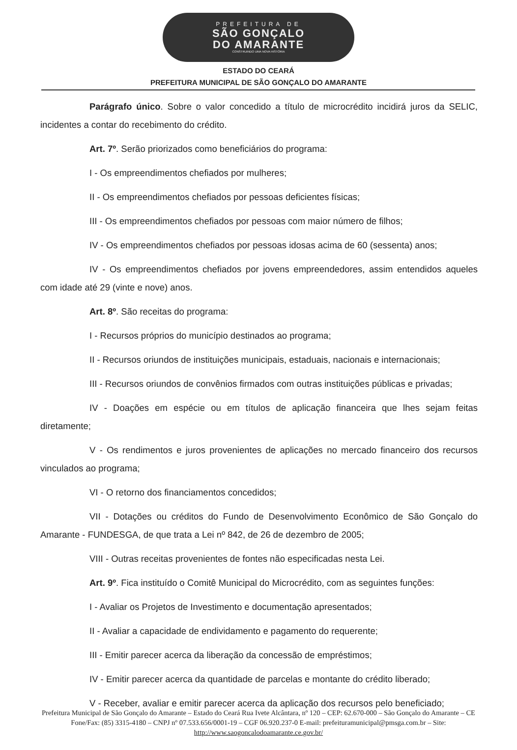PREFEITURA DE
SÃO GONÇALO
DO AMARANTE
CONSTRUINDO UMA NOVA HISTÓRIA
ESTADO DO CEARÁ
PREFEITURA MUNICIPAL DE SÃO GONÇALO DO AMARANTE
Parágrafo único. Sobre o valor concedido a título de microcrédito incidirá juros da SELIC, incidentes a contar do recebimento do crédito.
Art. 7º. Serão priorizados como beneficiários do programa:
I - Os empreendimentos chefiados por mulheres;
II - Os empreendimentos chefiados por pessoas deficientes físicas;
III - Os empreendimentos chefiados por pessoas com maior número de filhos;
IV - Os empreendimentos chefiados por pessoas idosas acima de 60 (sessenta) anos;
IV - Os empreendimentos chefiados por jovens empreendedores, assim entendidos aqueles com idade até 29 (vinte e nove) anos.
Art. 8º. São receitas do programa:
I - Recursos próprios do município destinados ao programa;
II - Recursos oriundos de instituições municipais, estaduais, nacionais e internacionais;
III - Recursos oriundos de convênios firmados com outras instituições públicas e privadas;
IV - Doações em espécie ou em títulos de aplicação financeira que lhes sejam feitas diretamente;
V - Os rendimentos e juros provenientes de aplicações no mercado financeiro dos recursos vinculados ao programa;
VI - O retorno dos financiamentos concedidos;
VII - Dotações ou créditos do Fundo de Desenvolvimento Econômico de São Gonçalo do Amarante - FUNDESGA, de que trata a Lei nº 842, de 26 de dezembro de 2005;
VIII - Outras receitas provenientes de fontes não especificadas nesta Lei.
Art. 9º. Fica instituído o Comitê Municipal do Microcrédito, com as seguintes funções:
I - Avaliar os Projetos de Investimento e documentação apresentados;
II - Avaliar a capacidade de endividamento e pagamento do requerente;
III - Emitir parecer acerca da liberação da concessão de empréstimos;
IV - Emitir parecer acerca da quantidade de parcelas e montante do crédito liberado;
V - Receber, avaliar e emitir parecer acerca da aplicação dos recursos pelo beneficiado;
Prefeitura Municipal de São Gonçalo do Amarante – Estado do Ceará Rua Ivete Alcântara, nº 120 – CEP: 62.670-000 – São Gonçalo do Amarante – CE Fone/Fax: (85) 3315-4180 – CNPJ nº 07.533.656/0001-19 – CGF 06.920.237-0 E-mail: prefeituramunicipal@pmsga.com.br – Site: http://www.saogoncalodoamarante.ce.gov.br/